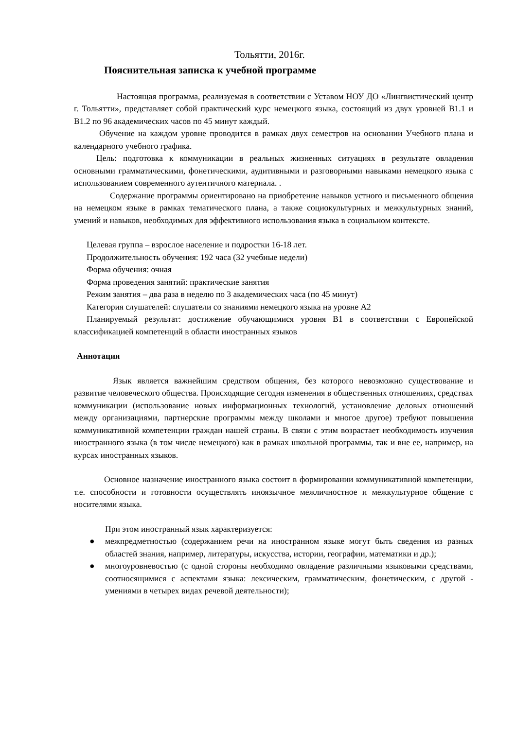Тольятти, 2016г.
Пояснительная записка к учебной программе
Настоящая программа, реализуемая в соответствии с Уставом НОУ ДО «Лингвистический центр г. Тольятти», представляет собой практический курс немецкого языка, состоящий из двух уровней В1.1 и В1.2 по 96 академических часов по 45 минут каждый.
Обучение на каждом уровне проводится в рамках двух семестров на основании Учебного плана и календарного учебного графика.
Цель: подготовка к коммуникации в реальных жизненных ситуациях в результате овладения основными грамматическими, фонетическими, аудитивными и разговорными навыками немецкого языка с использованием современного аутентичного материала. .
Содержание программы ориентировано на приобретение навыков устного и письменного общения на немецком языке в рамках тематического плана, а также социокультурных и межкультурных знаний, умений и навыков, необходимых для эффективного использования языка в социальном контексте.
Целевая группа – взрослое население и подростки 16-18 лет.
Продолжительность обучения: 192 часа (32 учебные недели)
Форма обучения: очная
Форма проведения занятий: практические занятия
Режим занятия – два раза в неделю по 3 академических часа (по 45 минут)
Категория слушателей: слушатели со знаниями немецкого языка на уровне А2
Планируемый результат: достижение обучающимися уровня В1 в соответствии с Европейской классификацией компетенций в области иностранных языков
Аннотация
Язык является важнейшим средством общения, без которого невозможно существование и развитие человеческого общества. Происходящие сегодня изменения в общественных отношениях, средствах коммуникации (использование новых информационных технологий, установление деловых отношений между организациями, партнерские программы между школами и многое другое) требуют повышения коммуникативной компетенции граждан нашей страны. В связи с этим возрастает необходимость изучения иностранного языка (в том числе немецкого) как в рамках школьной программы, так и вне ее, например, на курсах иностранных языков.
Основное назначение иностранного языка состоит в формировании коммуникативной компетенции, т.е. способности и готовности осуществлять иноязычное межличностное и межкультурное общение с носителями языка.
При этом иностранный язык характеризуется:
● межпредметностью (содержанием речи на иностранном языке могут быть сведения из разных областей знания, например, литературы, искусства, истории, географии, математики и др.);
● многоуровневостью (с одной стороны необходимо овладение различными языковыми средствами, соотносящимися с аспектами языка: лексическим, грамматическим, фонетическим, с другой - умениями в четырех видах речевой деятельности);